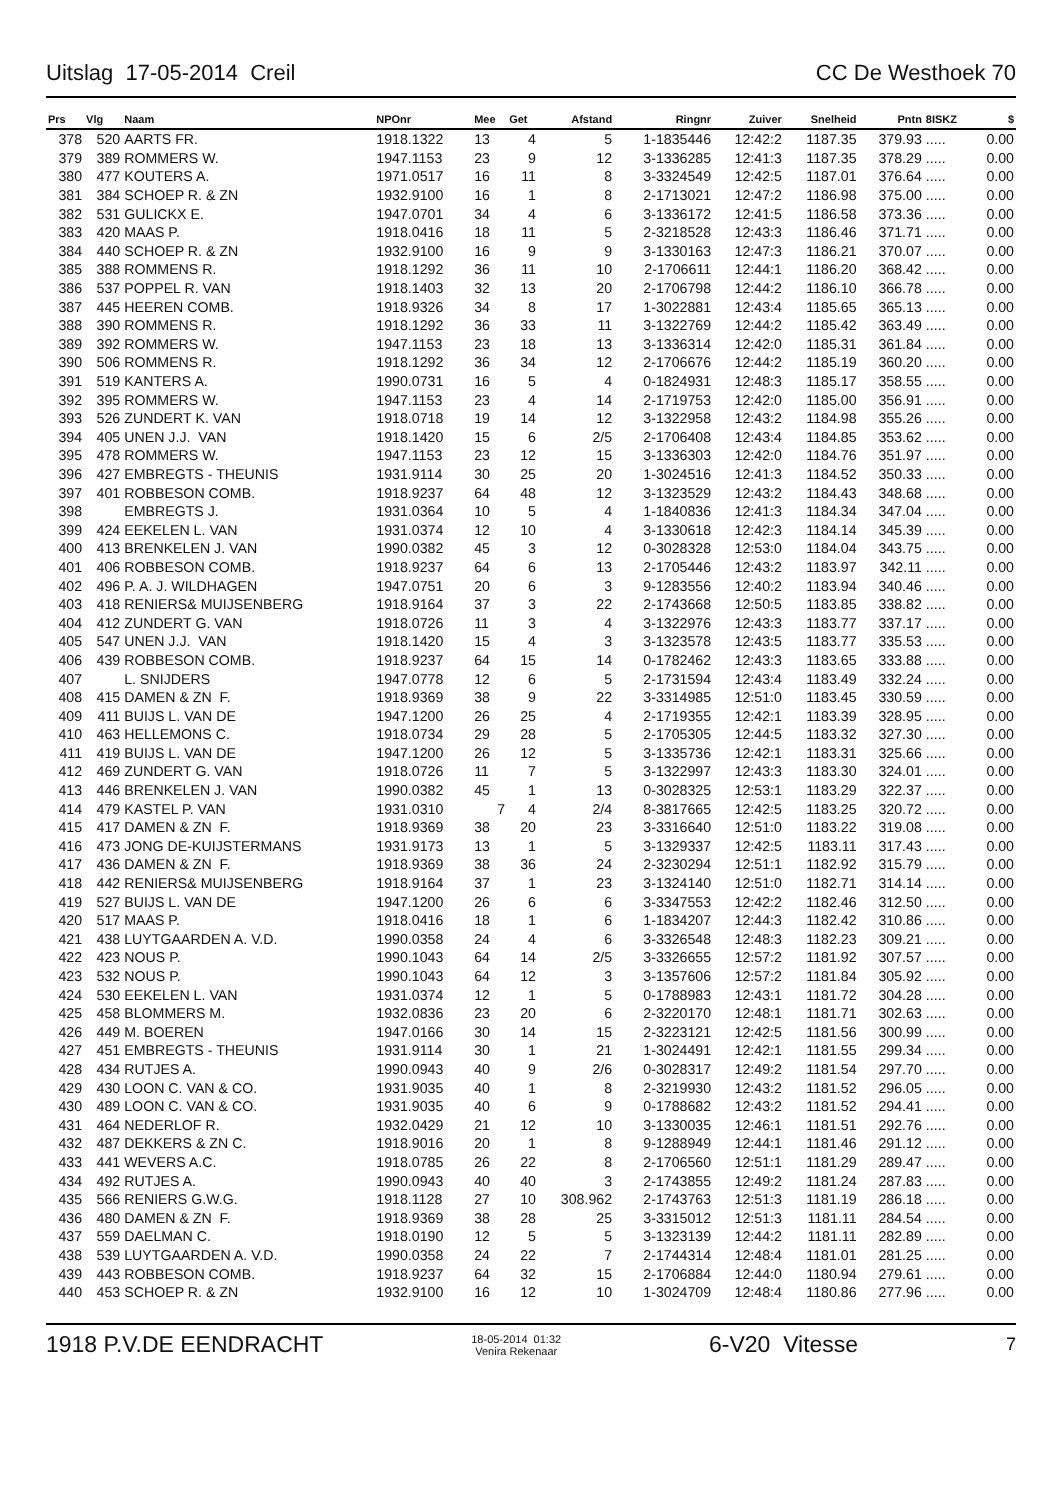Uitslag 17-05-2014 Creil CC De Westhoek 70
| Prs | Vlg | Naam | NPOnr | Mee | Get | Afstand | Ringnr | Zuiver | Snelheid | Pntn | 8ISKZ | $ |
| --- | --- | --- | --- | --- | --- | --- | --- | --- | --- | --- | --- | --- |
| 378 | 520 | AARTS FR. | 1918.1322 | 13 | 4 | 5 | 1-1835446 | 12:42:2 | 1187.35 | 379.93 | ..... | 0.00 |
| 379 | 389 | ROMMERS W. | 1947.1153 | 23 | 9 | 12 | 3-1336285 | 12:41:3 | 1187.35 | 378.29 | ..... | 0.00 |
| 380 | 477 | KOUTERS A. | 1971.0517 | 16 | 11 | 8 | 3-3324549 | 12:42:5 | 1187.01 | 376.64 | ..... | 0.00 |
| 381 | 384 | SCHOEP R. & ZN | 1932.9100 | 16 | 1 | 8 | 2-1713021 | 12:47:2 | 1186.98 | 375.00 | ..... | 0.00 |
| 382 | 531 | GULICKX E. | 1947.0701 | 34 | 4 | 6 | 3-1336172 | 12:41:5 | 1186.58 | 373.36 | ..... | 0.00 |
| 383 | 420 | MAAS P. | 1918.0416 | 18 | 11 | 5 | 2-3218528 | 12:43:3 | 1186.46 | 371.71 | ..... | 0.00 |
| 384 | 440 | SCHOEP R. & ZN | 1932.9100 | 16 | 9 | 9 | 3-1330163 | 12:47:3 | 1186.21 | 370.07 | ..... | 0.00 |
| 385 | 388 | ROMMENS R. | 1918.1292 | 36 | 11 | 10 | 2-1706611 | 12:44:1 | 1186.20 | 368.42 | ..... | 0.00 |
| 386 | 537 | POPPEL R. VAN | 1918.1403 | 32 | 13 | 20 | 2-1706798 | 12:44:2 | 1186.10 | 366.78 | ..... | 0.00 |
| 387 | 445 | HEEREN COMB. | 1918.9326 | 34 | 8 | 17 | 1-3022881 | 12:43:4 | 1185.65 | 365.13 | ..... | 0.00 |
| 388 | 390 | ROMMENS R. | 1918.1292 | 36 | 33 | 11 | 3-1322769 | 12:44:2 | 1185.42 | 363.49 | ..... | 0.00 |
| 389 | 392 | ROMMERS W. | 1947.1153 | 23 | 18 | 13 | 3-1336314 | 12:42:0 | 1185.31 | 361.84 | ..... | 0.00 |
| 390 | 506 | ROMMENS R. | 1918.1292 | 36 | 34 | 12 | 2-1706676 | 12:44:2 | 1185.19 | 360.20 | ..... | 0.00 |
| 391 | 519 | KANTERS A. | 1990.0731 | 16 | 5 | 4 | 0-1824931 | 12:48:3 | 1185.17 | 358.55 | ..... | 0.00 |
| 392 | 395 | ROMMERS W. | 1947.1153 | 23 | 4 | 14 | 2-1719753 | 12:42:0 | 1185.00 | 356.91 | ..... | 0.00 |
| 393 | 526 | ZUNDERT K. VAN | 1918.0718 | 19 | 14 | 12 | 3-1322958 | 12:43:2 | 1184.98 | 355.26 | ..... | 0.00 |
| 394 | 405 | UNEN J.J. VAN | 1918.1420 | 15 | 6 | 2/5 | 2-1706408 | 12:43:4 | 1184.85 | 353.62 | ..... | 0.00 |
| 395 | 478 | ROMMERS W. | 1947.1153 | 23 | 12 | 15 | 3-1336303 | 12:42:0 | 1184.76 | 351.97 | ..... | 0.00 |
| 396 | 427 | EMBREGTS - THEUNIS | 1931.9114 | 30 | 25 | 20 | 1-3024516 | 12:41:3 | 1184.52 | 350.33 | ..... | 0.00 |
| 397 | 401 | ROBBESON COMB. | 1918.9237 | 64 | 48 | 12 | 3-1323529 | 12:43:2 | 1184.43 | 348.68 | ..... | 0.00 |
| 398 | | EMBREGTS J. | 1931.0364 | 10 | 5 | 4 | 1-1840836 | 12:41:3 | 1184.34 | 347.04 | ..... | 0.00 |
| 399 | 424 | EEKELEN L. VAN | 1931.0374 | 12 | 10 | 4 | 3-1330618 | 12:42:3 | 1184.14 | 345.39 | ..... | 0.00 |
| 400 | 413 | BRENKELEN J. VAN | 1990.0382 | 45 | 3 | 12 | 0-3028328 | 12:53:0 | 1184.04 | 343.75 | ..... | 0.00 |
| 401 | 406 | ROBBESON COMB. | 1918.9237 | 64 | 6 | 13 | 2-1705446 | 12:43:2 | 1183.97 | 342.11 | ..... | 0.00 |
| 402 | 496 | P. A. J. WILDHAGEN | 1947.0751 | 20 | 6 | 3 | 9-1283556 | 12:40:2 | 1183.94 | 340.46 | ..... | 0.00 |
| 403 | 418 | RENIERS& MUIJSENBERG | 1918.9164 | 37 | 3 | 22 | 2-1743668 | 12:50:5 | 1183.85 | 338.82 | ..... | 0.00 |
| 404 | 412 | ZUNDERT G. VAN | 1918.0726 | 11 | 3 | 4 | 3-1322976 | 12:43:3 | 1183.77 | 337.17 | ..... | 0.00 |
| 405 | 547 | UNEN J.J. VAN | 1918.1420 | 15 | 4 | 3 | 3-1323578 | 12:43:5 | 1183.77 | 335.53 | ..... | 0.00 |
| 406 | 439 | ROBBESON COMB. | 1918.9237 | 64 | 15 | 14 | 0-1782462 | 12:43:3 | 1183.65 | 333.88 | ..... | 0.00 |
| 407 | | L. SNIJDERS | 1947.0778 | 12 | 6 | 5 | 2-1731594 | 12:43:4 | 1183.49 | 332.24 | ..... | 0.00 |
| 408 | 415 | DAMEN & ZN F. | 1918.9369 | 38 | 9 | 22 | 3-3314985 | 12:51:0 | 1183.45 | 330.59 | ..... | 0.00 |
| 409 | 411 | BUIJS L. VAN DE | 1947.1200 | 26 | 25 | 4 | 2-1719355 | 12:42:1 | 1183.39 | 328.95 | ..... | 0.00 |
| 410 | 463 | HELLEMONS C. | 1918.0734 | 29 | 28 | 5 | 2-1705305 | 12:44:5 | 1183.32 | 327.30 | ..... | 0.00 |
| 411 | 419 | BUIJS L. VAN DE | 1947.1200 | 26 | 12 | 5 | 3-1335736 | 12:42:1 | 1183.31 | 325.66 | ..... | 0.00 |
| 412 | 469 | ZUNDERT G. VAN | 1918.0726 | 11 | 7 | 5 | 3-1322997 | 12:43:3 | 1183.30 | 324.01 | ..... | 0.00 |
| 413 | 446 | BRENKELEN J. VAN | 1990.0382 | 45 | 1 | 13 | 0-3028325 | 12:53:1 | 1183.29 | 322.37 | ..... | 0.00 |
| 414 | 479 | KASTEL P. VAN | 1931.0310 | 7 | 4 | 2/4 | 8-3817665 | 12:42:5 | 1183.25 | 320.72 | ..... | 0.00 |
| 415 | 417 | DAMEN & ZN F. | 1918.9369 | 38 | 20 | 23 | 3-3316640 | 12:51:0 | 1183.22 | 319.08 | ..... | 0.00 |
| 416 | 473 | JONG DE-KUIJSTERMANS | 1931.9173 | 13 | 1 | 5 | 3-1329337 | 12:42:5 | 1183.11 | 317.43 | ..... | 0.00 |
| 417 | 436 | DAMEN & ZN F. | 1918.9369 | 38 | 36 | 24 | 2-3230294 | 12:51:1 | 1182.92 | 315.79 | ..... | 0.00 |
| 418 | 442 | RENIERS& MUIJSENBERG | 1918.9164 | 37 | 1 | 23 | 3-1324140 | 12:51:0 | 1182.71 | 314.14 | ..... | 0.00 |
| 419 | 527 | BUIJS L. VAN DE | 1947.1200 | 26 | 6 | 6 | 3-3347553 | 12:42:2 | 1182.46 | 312.50 | ..... | 0.00 |
| 420 | 517 | MAAS P. | 1918.0416 | 18 | 1 | 6 | 1-1834207 | 12:44:3 | 1182.42 | 310.86 | ..... | 0.00 |
| 421 | 438 | LUYTGAARDEN A. V.D. | 1990.0358 | 24 | 4 | 6 | 3-3326548 | 12:48:3 | 1182.23 | 309.21 | ..... | 0.00 |
| 422 | 423 | NOUS P. | 1990.1043 | 64 | 14 | 2/5 | 3-3326655 | 12:57:2 | 1181.92 | 307.57 | ..... | 0.00 |
| 423 | 532 | NOUS P. | 1990.1043 | 64 | 12 | 3 | 3-1357606 | 12:57:2 | 1181.84 | 305.92 | ..... | 0.00 |
| 424 | 530 | EEKELEN L. VAN | 1931.0374 | 12 | 1 | 5 | 0-1788983 | 12:43:1 | 1181.72 | 304.28 | ..... | 0.00 |
| 425 | 458 | BLOMMERS M. | 1932.0836 | 23 | 20 | 6 | 2-3220170 | 12:48:1 | 1181.71 | 302.63 | ..... | 0.00 |
| 426 | 449 | M. BOEREN | 1947.0166 | 30 | 14 | 15 | 2-3223121 | 12:42:5 | 1181.56 | 300.99 | ..... | 0.00 |
| 427 | 451 | EMBREGTS - THEUNIS | 1931.9114 | 30 | 1 | 21 | 1-3024491 | 12:42:1 | 1181.55 | 299.34 | ..... | 0.00 |
| 428 | 434 | RUTJES A. | 1990.0943 | 40 | 9 | 2/6 | 0-3028317 | 12:49:2 | 1181.54 | 297.70 | ..... | 0.00 |
| 429 | 430 | LOON C. VAN & CO. | 1931.9035 | 40 | 1 | 8 | 2-3219930 | 12:43:2 | 1181.52 | 296.05 | ..... | 0.00 |
| 430 | 489 | LOON C. VAN & CO. | 1931.9035 | 40 | 6 | 9 | 0-1788682 | 12:43:2 | 1181.52 | 294.41 | ..... | 0.00 |
| 431 | 464 | NEDERLOF R. | 1932.0429 | 21 | 12 | 10 | 3-1330035 | 12:46:1 | 1181.51 | 292.76 | ..... | 0.00 |
| 432 | 487 | DEKKERS & ZN C. | 1918.9016 | 20 | 1 | 8 | 9-1288949 | 12:44:1 | 1181.46 | 291.12 | ..... | 0.00 |
| 433 | 441 | WEVERS A.C. | 1918.0785 | 26 | 22 | 8 | 2-1706560 | 12:51:1 | 1181.29 | 289.47 | ..... | 0.00 |
| 434 | 492 | RUTJES A. | 1990.0943 | 40 | 40 | 3 | 2-1743855 | 12:49:2 | 1181.24 | 287.83 | ..... | 0.00 |
| 435 | 566 | RENIERS G.W.G. | 1918.1128 | 27 | 10 | 308.962 | 2-1743763 | 12:51:3 | 1181.19 | 286.18 | ..... | 0.00 |
| 436 | 480 | DAMEN & ZN F. | 1918.9369 | 38 | 28 | 25 | 3-3315012 | 12:51:3 | 1181.11 | 284.54 | ..... | 0.00 |
| 437 | 559 | DAELMAN C. | 1918.0190 | 12 | 5 | 5 | 3-1323139 | 12:44:2 | 1181.11 | 282.89 | ..... | 0.00 |
| 438 | 539 | LUYTGAARDEN A. V.D. | 1990.0358 | 24 | 22 | 7 | 2-1744314 | 12:48:4 | 1181.01 | 281.25 | ..... | 0.00 |
| 439 | 443 | ROBBESON COMB. | 1918.9237 | 64 | 32 | 15 | 2-1706884 | 12:44:0 | 1180.94 | 279.61 | ..... | 0.00 |
| 440 | 453 | SCHOEP R. & ZN | 1932.9100 | 16 | 12 | 10 | 1-3024709 | 12:48:4 | 1180.86 | 277.96 | ..... | 0.00 |
1918 P.V.DE EENDRACHT 18-05-2014 01:32
Venira Rekenaar 6-V20 Vitesse 7